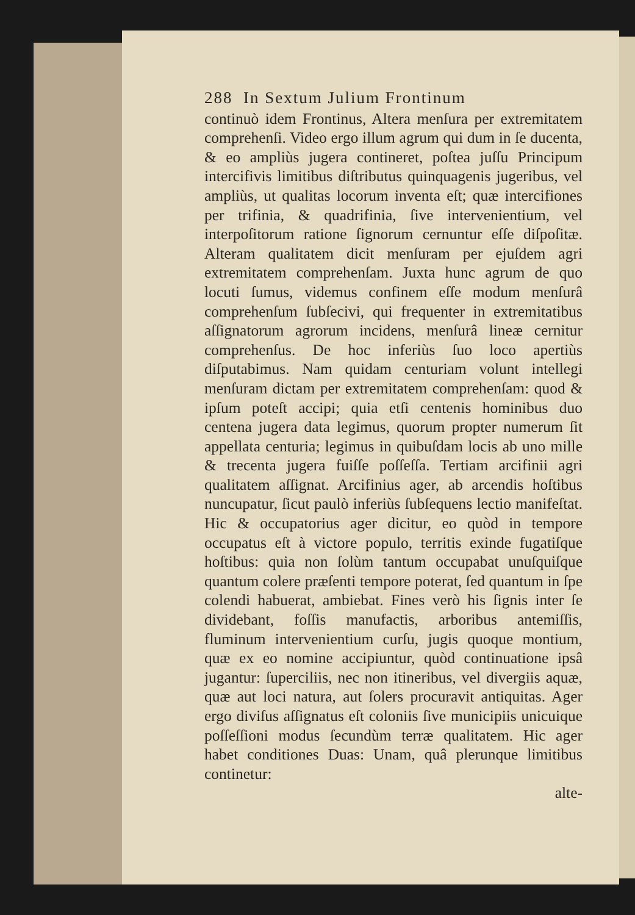288 In Sextum Julium Frontinum
continuò idem Frontinus, Altera menſura per extremitatem comprehenſi. Video ergo illum agrum qui dum in ſe ducenta, & eo ampliùs jugera contineret, poſtea juſſu Principum intercifivis limitibus diſtributus quinquagenis jugeribus, vel ampliùs, ut qualitas locorum inventa eſt; quæ intercifiones per trifinia, & quadrifinia, ſive intervenientium, vel interpoſitorum ratione ſignorum cernuntur eſſe diſpoſitæ. Alteram qualitatem dicit menſuram per ejuſdem agri extremitatem comprehenſam. Juxta hunc agrum de quo locuti ſumus, videmus confinem eſſe modum menſurâ comprehenſum ſubſecivi, qui frequenter in extremitatibus aſſignatorum agrorum incidens, menſurâ lineæ cernitur comprehenſus. De hoc inferiùs ſuo loco apertiùs diſputabimus. Nam quidam centuriam volunt intellegi menſuram dictam per extremitatem comprehenſam: quod & ipſum poteſt accipi; quia etſi centenis hominibus duo centena jugera data legimus, quorum propter numerum ſit appellata centuria; legimus in quibuſdam locis ab uno mille & trecenta jugera fuiſſe poſſeſſa. Tertiam arcifinii agri qualitatem aſſignat. Arcifinius ager, ab arcendis hoſtibus nuncupatur, ſicut paulò inferiùs ſubſequens lectio manifeſtat. Hic & occupatorius ager dicitur, eo quòd in tempore occupatus eſt à victore populo, territis exinde fugatiſque hoſtibus: quia non ſolùm tantum occupabat unuſquiſque quantum colere præſenti tempore poterat, ſed quantum in ſpe colendi habuerat, ambiebat. Fines verò his ſignis inter ſe dividebant, foſſis manufactis, arboribus antemiſſis, fluminum intervenientium curſu, jugis quoque montium, quæ ex eo nomine accipiuntur, quòd continuatione ipsâ jugantur: ſuperciliis, nec non itineribus, vel divergiis aquæ, quæ aut loci natura, aut ſolers procuravit antiquitas. Ager ergo diviſus aſſignatus eſt coloniis ſive municipiis unicuique poſſeſſioni modus ſecundùm terræ qualitatem. Hic ager habet conditiones Duas: Unam, quâ plerunque limitibus continetur:
alte-